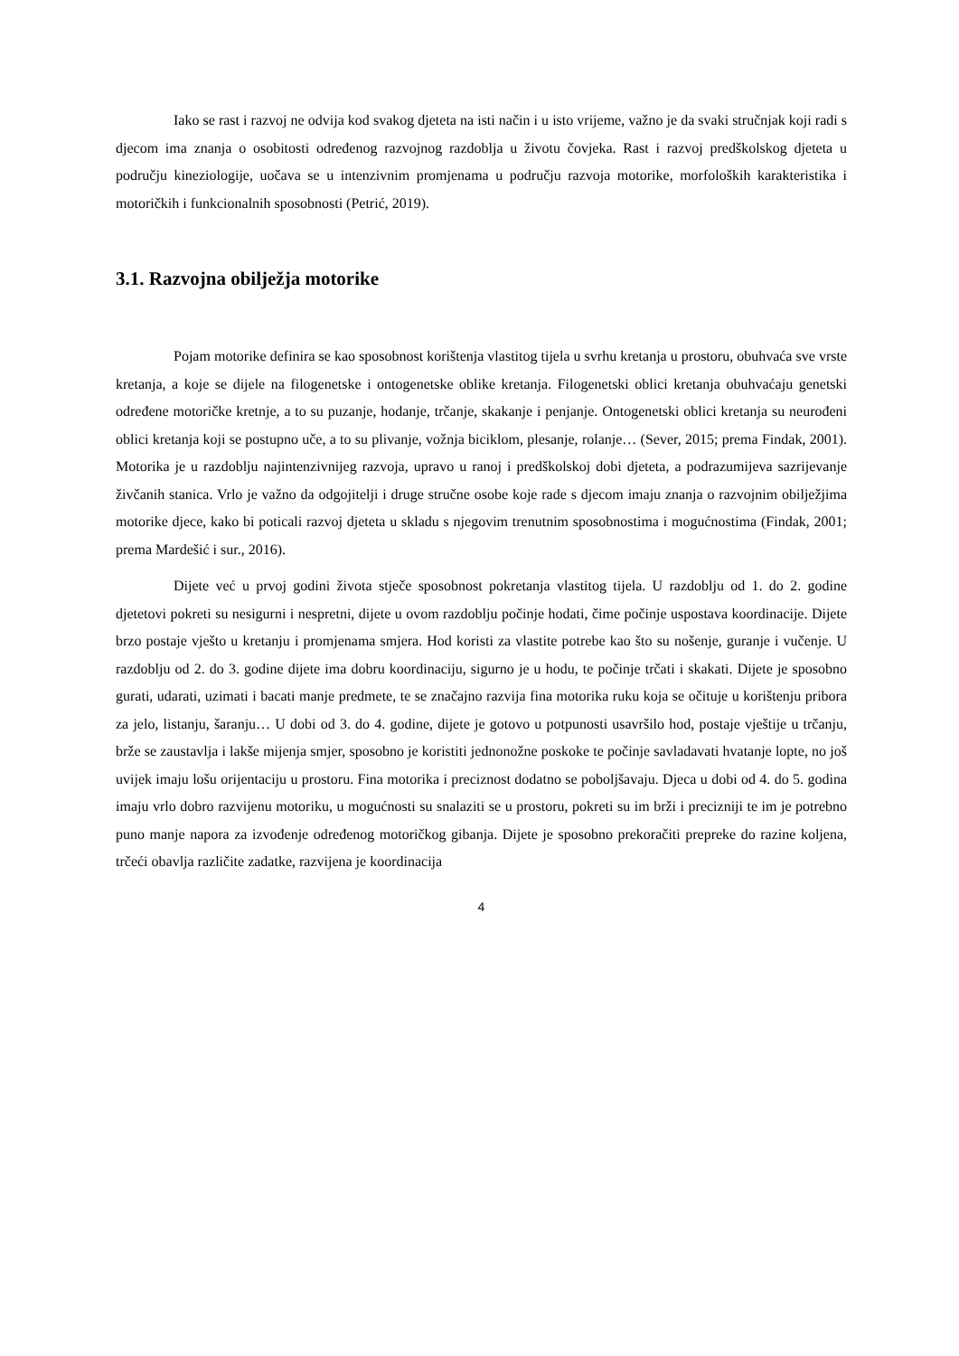Iako se rast i razvoj ne odvija kod svakog djeteta na isti način i u isto vrijeme, važno je da svaki stručnjak koji radi s djecom ima znanja o osobitosti određenog razvojnog razdoblja u životu čovjeka. Rast i razvoj predškolskog djeteta u području kineziologije, uočava se u intenzivnim promjenama u području razvoja motorike, morfoloških karakteristika i motoričkih i funkcionalnih sposobnosti (Petrić, 2019).
3.1. Razvojna obilježja motorike
Pojam motorike definira se kao sposobnost korištenja vlastitog tijela u svrhu kretanja u prostoru, obuhvaća sve vrste kretanja, a koje se dijele na filogenetske i ontogenetske oblike kretanja. Filogenetski oblici kretanja obuhvaćaju genetski određene motoričke kretnje, a to su puzanje, hodanje, trčanje, skakanje i penjanje. Ontogenetski oblici kretanja su neurođeni oblici kretanja koji se postupno uče, a to su plivanje, vožnja biciklom, plesanje, rolanje… (Sever, 2015; prema Findak, 2001). Motorika je u razdoblju najintenzivnijeg razvoja, upravo u ranoj i predškolskoj dobi djeteta, a podrazumijeva sazrijevanje živčanih stanica. Vrlo je važno da odgojitelji i druge stručne osobe koje rade s djecom imaju znanja o razvojnim obilježjima motorike djece, kako bi poticali razvoj djeteta u skladu s njegovim trenutnim sposobnostima i mogućnostima (Findak, 2001; prema Mardešić i sur., 2016).
Dijete već u prvoj godini života stječe sposobnost pokretanja vlastitog tijela. U razdoblju od 1. do 2. godine djetetovi pokreti su nesigurni i nespretni, dijete u ovom razdoblju počinje hodati, čime počinje uspostava koordinacije. Dijete brzo postaje vješto u kretanju i promjenama smjera. Hod koristi za vlastite potrebe kao što su nošenje, guranje i vučenje. U razdoblju od 2. do 3. godine dijete ima dobru koordinaciju, sigurno je u hodu, te počinje trčati i skakati. Dijete je sposobno gurati, udarati, uzimati i bacati manje predmete, te se značajno razvija fina motorika ruku koja se očituje u korištenju pribora za jelo, listanju, šaranju… U dobi od 3. do 4. godine, dijete je gotovo u potpunosti usavršilo hod, postaje vještije u trčanju, brže se zaustavlja i lakše mijenja smjer, sposobno je koristiti jednonožne poskoke te počinje savladavati hvatanje lopte, no još uvijek imaju lošu orijentaciju u prostoru. Fina motorika i preciznost dodatno se poboljšavaju. Djeca u dobi od 4. do 5. godina imaju vrlo dobro razvijenu motoriku, u mogućnosti su snalaziti se u prostoru, pokreti su im brži i precizniji te im je potrebno puno manje napora za izvođenje određenog motoričkog gibanja. Dijete je sposobno prekoračiti prepreke do razine koljena, trčeći obavlja različite zadatke, razvijena je koordinacija
4